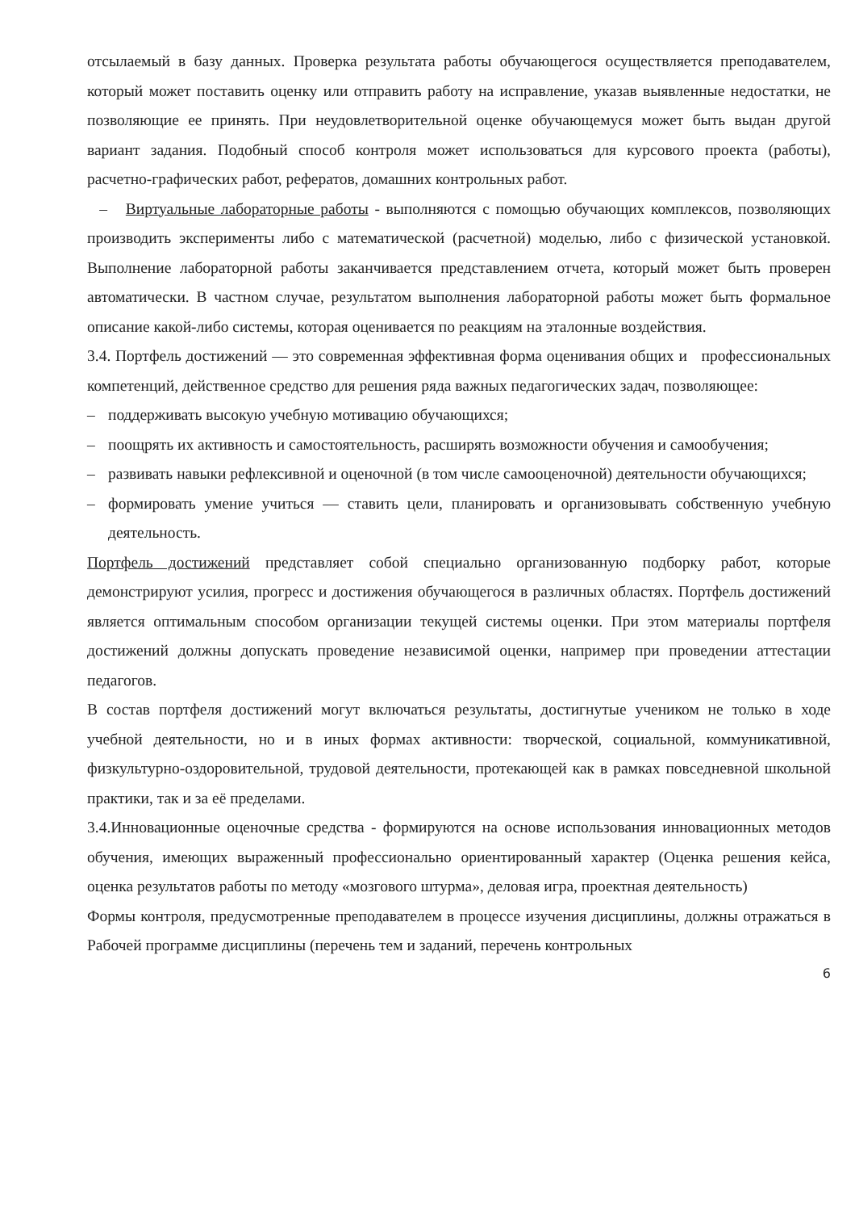отсылаемый в базу данных. Проверка результата работы обучающегося осуществляется преподавателем, который может поставить оценку или отправить работу на исправление, указав выявленные недостатки, не позволяющие ее принять. При неудовлетворительной оценке обучающемуся может быть выдан другой вариант задания. Подобный способ контроля может использоваться для курсового проекта (работы), расчетно-графических работ, рефератов, домашних контрольных работ.
– Виртуальные лабораторные работы - выполняются с помощью обучающих комплексов, позволяющих производить эксперименты либо с математической (расчетной) моделью, либо с физической установкой. Выполнение лабораторной работы заканчивается представлением отчета, который может быть проверен автоматически. В частном случае, результатом выполнения лабораторной работы может быть формальное описание какой-либо системы, которая оценивается по реакциям на эталонные воздействия.
3.4. Портфель достижений — это современная эффективная форма оценивания общих и профессиональных компетенций, действенное средство для решения ряда важных педагогических задач, позволяющее:
– поддерживать высокую учебную мотивацию обучающихся;
– поощрять их активность и самостоятельность, расширять возможности обучения и самообучения;
– развивать навыки рефлексивной и оценочной (в том числе самооценочной) деятельности обучающихся;
– формировать умение учиться — ставить цели, планировать и организовывать собственную учебную деятельность.
Портфель достижений представляет собой специально организованную подборку работ, которые демонстрируют усилия, прогресс и достижения обучающегося в различных областях. Портфель достижений является оптимальным способом организации текущей системы оценки. При этом материалы портфеля достижений должны допускать проведение независимой оценки, например при проведении аттестации педагогов.
В состав портфеля достижений могут включаться результаты, достигнутые учеником не только в ходе учебной деятельности, но и в иных формах активности: творческой, социальной, коммуникативной, физкультурно-оздоровительной, трудовой деятельности, протекающей как в рамках повседневной школьной практики, так и за её пределами.
3.4.Инновационные оценочные средства - формируются на основе использования инновационных методов обучения, имеющих выраженный профессионально ориентированный характер (Оценка решения кейса, оценка результатов работы по методу «мозгового штурма», деловая игра, проектная деятельность)
Формы контроля, предусмотренные преподавателем в процессе изучения дисциплины, должны отражаться в Рабочей программе дисциплины (перечень тем и заданий, перечень контрольных
6